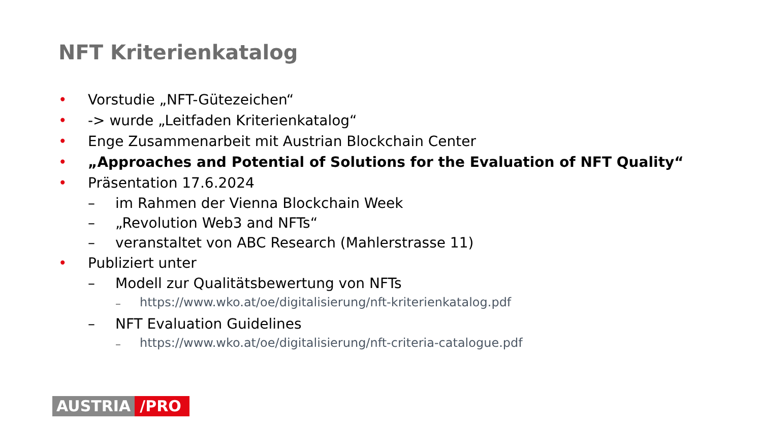NFT Kriterienkatalog
• Vorstudie „NFT-Gütezeichen“
• -> wurde „Leitfaden Kriterienkatalog“
• Enge Zusammenarbeit mit Austrian Blockchain Center
• „Approaches and Potential of Solutions for the Evaluation of NFT Quality“
• Präsentation 17.6.2024
– im Rahmen der Vienna Blockchain Week
– „Revolution Web3 and NFTs“
– veranstaltet von ABC Research (Mahlerstrasse 11)
• Publiziert unter
– Modell zur Qualitätsbewertung von NFTs
– https://www.wko.at/oe/digitalisierung/nft-kriterienkatalog.pdf
– NFT Evaluation Guidelines
– https://www.wko.at/oe/digitalisierung/nft-criteria-catalogue.pdf
AUSTRIA /PRO